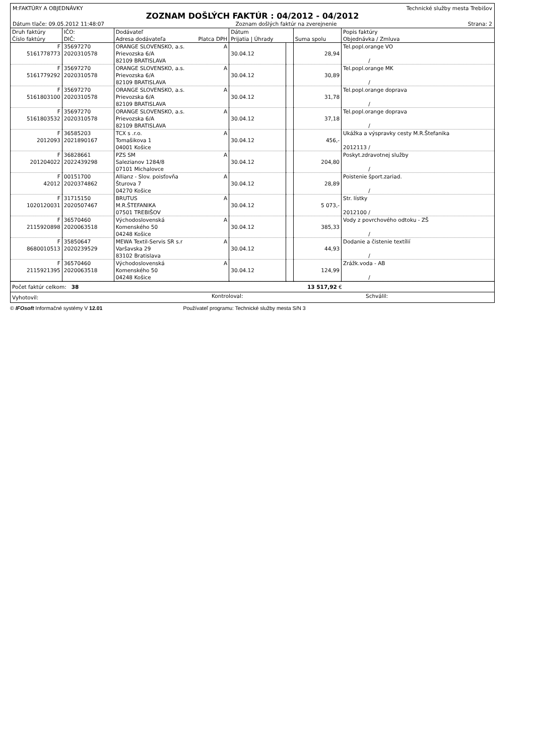M:FAKTÚRY A OBJEDNÁVKY Technické služby mesta Trebišov
ZOZNAM DOŠLÝCH FAKTÚR : 04/2012 - 04/2012
Dátum tlače: 09.05.2012 11:48:07 Zoznam došlých faktúr na zverejnenie Strana: 2
| Druh faktúry Číslo faktúry | IČO: DIČ: | Dodávateľ Adresa dodávateľa Platca DPH | Dátum Prijatia / Úhrady | | Suma spolu | Popis faktúry Objednávka / Zmluva |
| --- | --- | --- | --- | --- | --- | --- |
| F 5161778773 | 35697270 2020310578 | ORANGE SLOVENSKO, a.s. A Prievozska 6/A 82109 BRATISLAVA | 30.04.12 | | 28,94 | Tel.popl.orange VO / |
| F 5161779292 | 35697270 2020310578 | ORANGE SLOVENSKO, a.s. A Prievozska 6/A 82109 BRATISLAVA | 30.04.12 | | 30,89 | Tel.popl.orange MK / |
| F 5161803100 | 35697270 2020310578 | ORANGE SLOVENSKO, a.s. A Prievozska 6/A 82109 BRATISLAVA | 30.04.12 | | 31,78 | Tel.popl.orange doprava / |
| F 5161803532 | 35697270 2020310578 | ORANGE SLOVENSKO, a.s. A Prievozska 6/A 82109 BRATISLAVA | 30.04.12 | | 37,18 | Tel.popl.orange doprava / |
| F 2012093 | 36585203 2021890167 | TCX s .r.o. A Tomašikova 1 04001 Košice | 30.04.12 | | 456,- | Ukážka a výspravky cesty M.R.Štefanika 2012113 / |
| F 201204022 | 36828661 2022439298 | PZS SM A Salezianov 1284/8 07101 Michalovce | 30.04.12 | | 204,80 | Poskyt.zdravotnej služby / |
| F 42012 | 00151700 2020374862 | Allianz - Slov. poisťovňa A Šturova 7 04270 Košice | 30.04.12 | | 28,89 | Poistenie šport.zariad. / |
| F 1020120031 | 31715150 2020507467 | BRUTUS A M.R.ŠTEFANIKA 07501 TREBIŠOV | 30.04.12 | | 5 073,- | Str. lístky 2012100 / |
| F 2115920898 | 36570460 2020063518 | Východoslovenská A Komenského 50 04248 Košice | 30.04.12 | | 385,33 | Vody z povrchového odtoku - ZŠ / |
| F 8680010513 | 35850647 2020239529 | MEWA Textil-Servis SR s.r A Varšavska 29 83102 Bratislava | 30.04.12 | | 44,93 | Dodanie a čistenie textílií / |
| F 2115921395 | 36570460 2020063518 | Východoslovenská A Komenského 50 04248 Košice | 30.04.12 | | 124,99 | Zrážk.voda - AB / |
| Počet faktúr celkom: 38 | 13 517,92 € |
| Vyhotovil: | Kontroloval: | Schválil: |
© IFOsoft Informačné systémy V 12.01 Používateľ programu: Technické služby mesta S/N 3